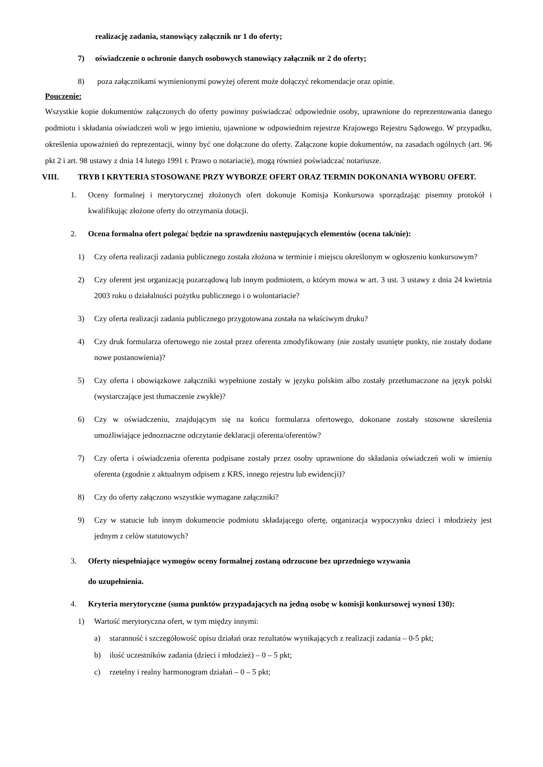realizację zadania, stanowiący załącznik nr 1 do oferty;
7) oświadczenie o ochronie danych osobowych stanowiący załącznik nr 2 do oferty;
8) poza załącznikami wymienionymi powyżej oferent może dołączyć rekomendacje oraz opinie.
Pouczenie:
Wszystkie kopie dokumentów załączonych do oferty powinny poświadczać odpowiednie osoby, uprawnione do reprezentowania danego podmiotu i składania oświadczeń woli w jego imieniu, ujawnione w odpowiednim rejestrze Krajowego Rejestru Sądowego. W przypadku, określenia upoważnień do reprezentacji, winny być one dołączone do oferty. Załączone kopie dokumentów, na zasadach ogólnych (art. 96 pkt 2 i art. 98 ustawy z dnia 14 lutego 1991 r. Prawo o notariacie), mogą również poświadczać notariusze.
VIII. TRYB I KRYTERIA STOSOWANE PRZY WYBORZE OFERT ORAZ TERMIN DOKONANIA WYBORU OFERT.
1. Oceny formalnej i merytorycznej złożonych ofert dokonuje Komisja Konkursowa sporządzając pisemny protokół i kwalifikując złożone oferty do otrzymania dotacji.
2. Ocena formalna ofert polegać będzie na sprawdzeniu następujących elementów (ocena tak/nie):
1) Czy oferta realizacji zadania publicznego została złożona w terminie i miejscu określonym w ogłoszeniu konkursowym?
2) Czy oferent jest organizacją pozarządową lub innym podmiotem, o którym mowa w art. 3 ust. 3 ustawy z dnia 24 kwietnia 2003 roku o działalności pożytku publicznego i o wolontariacie?
3) Czy oferta realizacji zadania publicznego przygotowana została na właściwym druku?
4) Czy druk formularza ofertowego nie został przez oferenta zmodyfikowany (nie zostały usunięte punkty, nie zostały dodane nowe postanowienia)?
5) Czy oferta i obowiązkowe załączniki wypełnione zostały w języku polskim albo zostały przetłumaczone na język polski (wystarczające jest tłumaczenie zwykłe)?
6) Czy w oświadczeniu, znajdującym się na końcu formularza ofertowego, dokonane zostały stosowne skreślenia umożliwiające jednoznaczne odczytanie deklaracji oferenta/oferentów?
7) Czy oferta i oświadczenia oferenta podpisane zostały przez osoby uprawnione do składania oświadczeń woli w imieniu oferenta (zgodnie z aktualnym odpisem z KRS, innego rejestru lub ewidencji)?
8) Czy do oferty załączono wszystkie wymagane załączniki?
9) Czy w statucie lub innym dokumencie podmiotu składającego ofertę, organizacja wypoczynku dzieci i młodzieży jest jednym z celów statutowych?
3. Oferty niespełniające wymogów oceny formalnej zostaną odrzucone bez uprzedniego wzywania
do uzupełnienia.
4. Kryteria merytoryczne (suma punktów przypadających na jedną osobę w komisji konkursowej wynosi 130):
1) Wartość merytoryczna ofert, w tym między innymi:
a) staranność i szczegółowość opisu działań oraz rezultatów wynikających z realizacji zadania – 0-5 pkt;
b) ilość uczestników zadania (dzieci i młodzież) – 0 – 5 pkt;
c) rzetelny i realny harmonogram działań – 0 – 5 pkt;